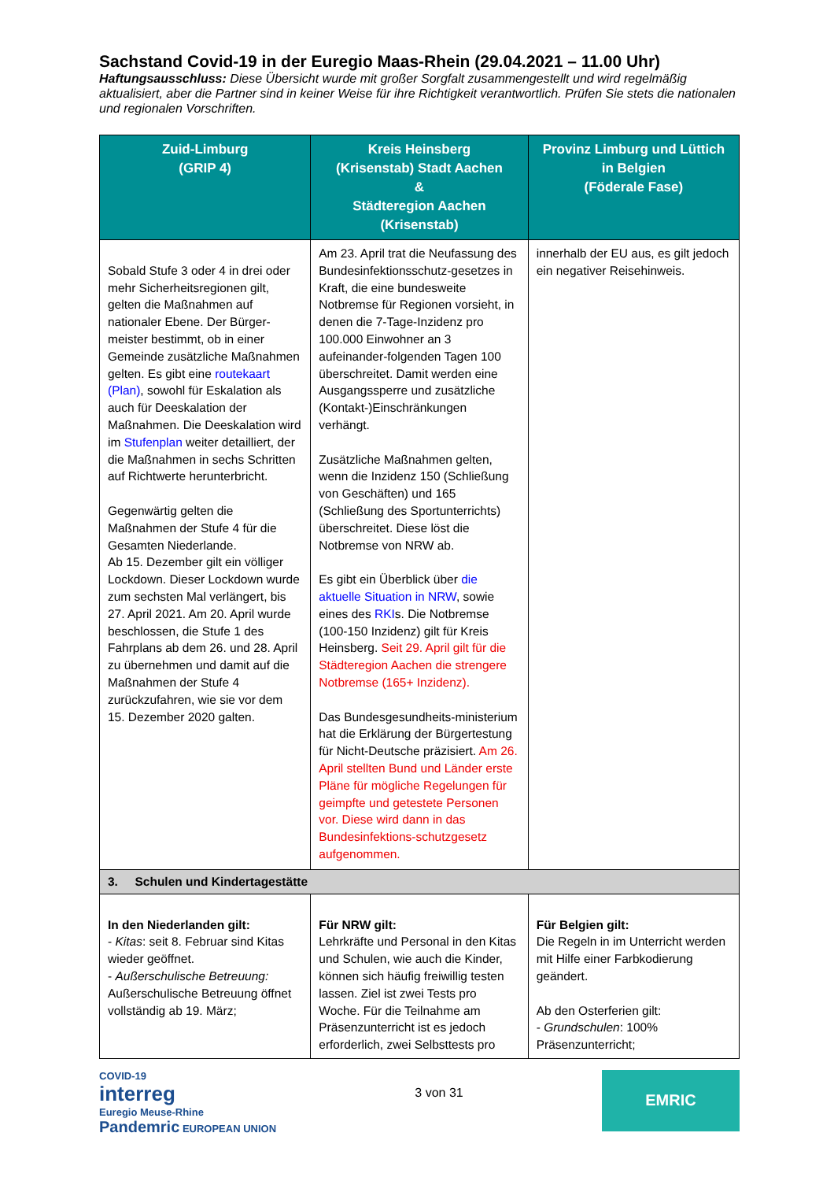Sachstand Covid-19 in der Euregio Maas-Rhein (29.04.2021 – 11.00 Uhr)
Haftungsausschluss: Diese Übersicht wurde mit großer Sorgfalt zusammengestellt und wird regelmäßig aktualisiert, aber die Partner sind in keiner Weise für ihre Richtigkeit verantwortlich. Prüfen Sie stets die nationalen und regionalen Vorschriften.
| Zuid-Limburg (GRIP 4) | Kreis Heinsberg (Krisenstab) Stadt Aachen & Städteregion Aachen (Krisenstab) | Provinz Limburg und Lüttich in Belgien (Föderale Fase) |
| --- | --- | --- |
| Sobald Stufe 3 oder 4 in drei oder mehr Sicherheitsregionen gilt, gelten die Maßnahmen auf nationaler Ebene. Der Bürger-meister bestimmt, ob in einer Gemeinde zusätzliche Maßnahmen gelten. Es gibt eine routekaart (Plan) , sowohl für Eskalation als auch für Deeskalation der Maßnahmen. Die Deeskalation wird im Stufenplan weiter detailliert, der die Maßnahmen in sechs Schritten auf Richtwerte herunterbricht. Gegenwärtig gelten die Maßnahmen der Stufe 4 für die Gesamten Niederlande. Ab 15. Dezember gilt ein völliger Lockdown. Dieser Lockdown wurde zum sechsten Mal verlängert, bis 27. April 2021. Am 20. April wurde beschlossen, die Stufe 1 des Fahrplans ab dem 26. und 28. April zu übernehmen und damit auf die Maßnahmen der Stufe 4 zurückzufahren, wie sie vor dem 15. Dezember 2020 galten. | Am 23. April trat die Neufassung des Bundesinfektionsschutz-gesetzes in Kraft, die eine bundesweite Notbremse für Regionen vorsieht, in denen die 7-Tage-Inzidenz pro 100.000 Einwohner an 3 aufeinander-folgenden Tagen 100 überschreitet. Damit werden eine Ausgangssperre und zusätzliche (Kontakt-)Einschränkungen verhängt. Zusätzliche Maßnahmen gelten, wenn die Inzidenz 150 (Schließung von Geschäften) und 165 (Schließung des Sportunterrichts) überschreitet. Diese löst die Notbremse von NRW ab. Es gibt ein Überblick über die aktuelle Situation in NRW , sowie eines des RKI s. Die Notbremse (100-150 Inzidenz) gilt für Kreis Heinsberg. Seit 29. April gilt für die Städteregion Aachen die strengere Notbremse (165+ Inzidenz). Das Bundesgesundheits-ministerium hat die Erklärung der Bürgertestung für Nicht-Deutsche präzisiert. Am 26. April stellten Bund und Länder erste Pläne für mögliche Regelungen für geimpfte und getestete Personen vor. Diese wird dann in das Bundesinfektions-schutzgesetz aufgenommen. | innerhalb der EU aus, es gilt jedoch ein negativer Reisehinweis. |
| 3. Schulen und Kindertagestätte | | |
| In den Niederlanden gilt: - Kitas : seit 8. Februar sind Kitas wieder geöffnet. - Außerschulische Betreuung: Außerschulische Betreuung öffnet vollständig ab 19. März; | Für NRW gilt: Lehrkräfte und Personal in den Kitas und Schulen, wie auch die Kinder, können sich häufig freiwillig testen lassen. Ziel ist zwei Tests pro Woche. Für die Teilnahme am Präsenzunterricht ist es jedoch erforderlich, zwei Selbsttests pro | Für Belgien gilt: Die Regeln in im Unterricht werden mit Hilfe einer Farbkodierung geändert. Ab den Osterferien gilt: - Grundschulen : 100% Präsenzunterricht; |
COVID-19
interreg
Euregio Meuse-Rhine
Pandemric EUROPEAN UNION
3 von 31
EMRIC